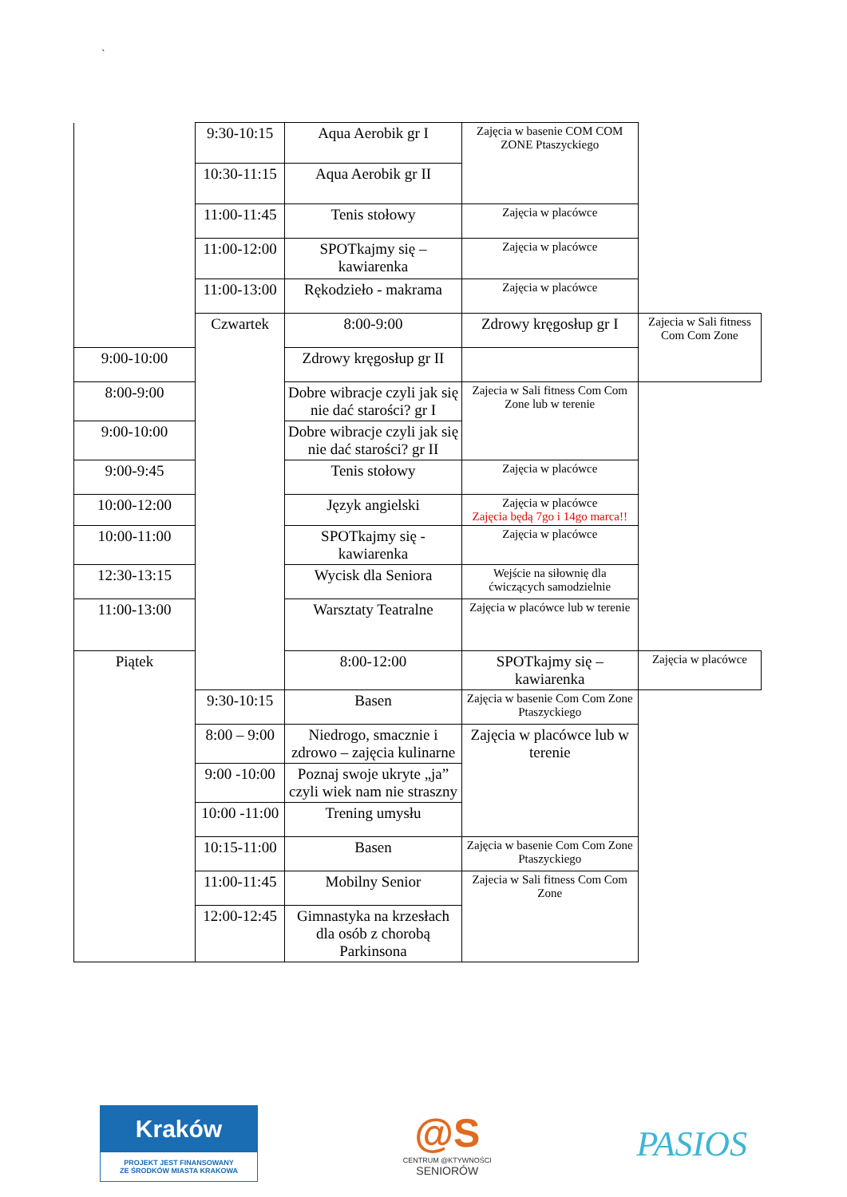`
| | 9:30-10:15 | Aqua Aerobik gr I | Zajęcia w basenie COM COM ZONE Ptaszyckiego | |
| | 10:30-11:15 | Aqua Aerobik gr II | | |
| | 11:00-11:45 | Tenis stołowy | Zajęcia w placówce | |
| | 11:00-12:00 | SPOTkajmy się – kawiarenka | Zajęcia w placówce | |
| | 11:00-13:00 | Rękodzieło - makrama | Zajęcia w placówce | |
| | Czwartek | 8:00-9:00 | Zdrowy kręgosłup gr I | Zajecia w Sali fitness Com Com Zone |
| 9:00-10:00 | | Zdrowy kręgosłup gr II | | |
| 8:00-9:00 | | Dobre wibracje czyli jak się nie dać starości? gr I | Zajecia w Sali fitness Com Com Zone lub w terenie | |
| 9:00-10:00 | | Dobre wibracje czyli jak się nie dać starości? gr II | | |
| 9:00-9:45 | | Tenis stołowy | Zajęcia w placówce | |
| 10:00-12:00 | | Język angielski | Zajęcia w placówce Zajęcia będą 7go i 14go marca!! | |
| 10:00-11:00 | | SPOTkajmy się - kawiarenka | Zajęcia w placówce | |
| 12:30-13:15 | | Wycisk dla Seniora | Wejście na siłownię dla ćwiczących samodzielnie | |
| 11:00-13:00 | | Warsztaty Teatralne | Zajęcia w placówce lub w terenie | |
| Piątek | | 8:00-12:00 | SPOTkajmy się – kawiarenka | Zajęcia w placówce |
| | 9:30-10:15 | Basen | Zajęcia w basenie Com Com Zone Ptaszyckiego | |
| | 8:00 – 9:00 | Niedrogo, smacznie i zdrowo – zajęcia kulinarne | Zajęcia w placówce lub w terenie | |
| | 9:00 -10:00 | Poznaj swoje ukryte „ja” czyli wiek nam nie straszny | | |
| | 10:00 -11:00 | Trening umysłu | | |
| | 10:15-11:00 | Basen | Zajęcia w basenie Com Com Zone Ptaszyckiego | |
| | 11:00-11:45 | Mobilny Senior | Zajecia w Sali fitness Com Com Zone | |
| | 12:00-12:45 | Gimnastyka na krzesłach dla osób z chorobą Parkinsona | | |
Kraków
PROJEKT JEST FINANSOWANY
ZE ŚRODKÓW MIASTA KRAKOWA
@S
CENTRUM @KTYWNOŚCI
SENIORÓW
PASIOS